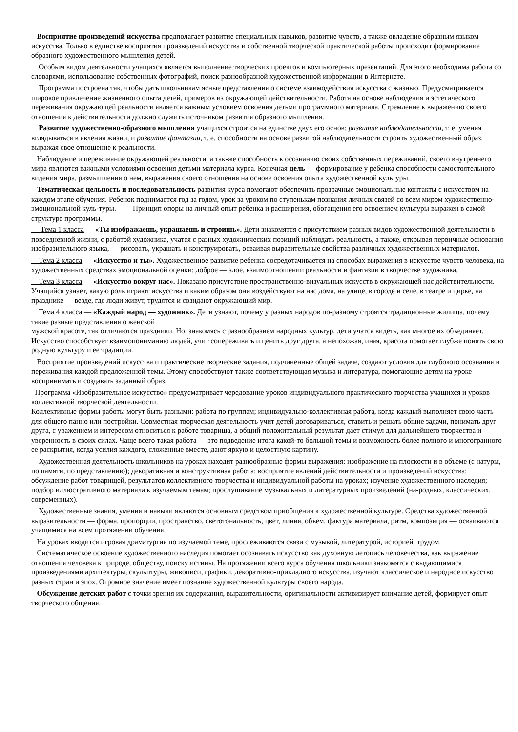Восприятие произведений искусства предполагает развитие специальных навыков, развитие чувств, а также овладение образным языком искусства. Только в единстве восприятия произведений искусства и собственной творческой практической работы происходит формирование образного художественного мышления детей.
Особым видом деятельности учащихся является выполнение творческих проектов и компьютерных презентаций. Для этого необходима работа со словарями, использование собственных фотографий, поиск разнообразной художественной информации в Интернете.
Программа построена так, чтобы дать школьникам ясные представления о системе взаимодействия искусства с жизнью. Предусматривается широкое привлечение жизненного опыта детей, примеров из окружающей действительности. Работа на основе наблюдения и эстетического переживания окружающей реальности является важным условием освоения детьми программного материала. Стремление к выражению своего отношения к действительности должно служить источником развития образного мышления.
Развитие художественно-образного мышления учащихся строится на единстве двух его основ: развитие наблюдательности, т. е. умения вглядываться в явления жизни, и развитие фантазии, т. е. способности на основе развитой наблюдательности строить художественный образ, выражая свое отношение к реальности.
Наблюдение и переживание окружающей реальности, а так-же способность к осознанию своих собственных переживаний, своего внутреннего мира являются важными условиями освоения детьми материала курса. Конечная цель — формирование у ребенка способности самостоятельного видения мира, размышления о нем, выражения своего отношения на основе освоения опыта художественной культуры.
Тематическая цельность и последовательность развития курса помогают обеспечить прозрачные эмоциональные контакты с искусством на каждом этапе обучения. Ребенок поднимается год за годом, урок за уроком по ступенькам познания личных связей со всем миром художественно-эмоциональной куль-туры. Принцип опоры на личный опыт ребенка и расширения, обогащения его освоением культуры выражен в самой структуре программы.
Тема 1 класса — «Ты изображаешь, украшаешь и строишь». Дети знакомятся с присутствием разных видов художественной деятельности в повседневной жизни, с работой художника, учатся с разных художнических позиций наблюдать реальность, а также, открывая первичные основания изобразительного языка, — рисовать, украшать и конструировать, осваивая выразительные свойства различных художественных материалов.
Тема 2 класса — «Искусство и ты». Художественное развитие ребенка сосредотачивается на способах выражения в искусстве чувств человека, на художественных средствах эмоциональной оценки: доброе — злое, взаимоотношении реальности и фантазии в творчестве художника.
Тема 3 класса — «Искусство вокруг нас». Показано присутствие пространственно-визуальных искусств в окружающей нас действительности. Учащийся узнает, какую роль играют искусства и каким образом они воздействуют на нас дома, на улице, в городе и селе, в театре и цирке, на празднике — везде, где люди живут, трудятся и созидают окружающий мир.
Тема 4 класса — «Каждый народ — художник». Дети узнают, почему у разных народов по-разному строятся традиционные жилища, почему такие разные представления о женской
мужской красоте, так отличаются праздники. Но, знакомясь с разнообразием народных культур, дети учатся видеть, как многое их объединяет. Искусство способствует взаимопониманию людей, учит сопереживать и ценить друг друга, а непохожая, иная, красота помогает глубже понять свою родную культуру и ее традиции.
Восприятие произведений искусства и практические творческие задания, подчиненные общей задаче, создают условия для глубокого осознания и переживания каждой предложенной темы. Этому способствуют также соответствующая музыка и литература, помогающие детям на уроке воспринимать и создавать заданный образ.
Программа «Изобразительное искусство» предусматривает чередование уроков индивидуального практического творчества учащихся и уроков коллективной творческой деятельности.
Коллективные формы работы могут быть разными: работа по группам; индивидуально-коллективная работа, когда каждый выполняет свою часть для общего панно или постройки. Совместная творческая деятельность учит детей договариваться, ставить и решать общие задачи, понимать друг друга, с уважением и интересом относиться к работе товарища, а общий положительный результат дает стимул для дальнейшего творчества и уверенность в своих силах. Чаще всего такая работа — это подведение итога какой-то большой темы и возможность более полного и многогранного ее раскрытия, когда усилия каждого, сложенные вместе, дают яркую и целостную картину.
Художественная деятельность школьников на уроках находит разнообразные формы выражения: изображение на плоскости и в объеме (с натуры, по памяти, по представлению); декоративная и конструктивная работа; восприятие явлений действительности и произведений искусства; обсуждение работ товарищей, результатов коллективного творчества и индивидуальной работы на уроках; изучение художественного наследия; подбор иллюстративного материала к изучаемым темам; прослушивание музыкальных и литературных произведений (на-родных, классических, современных).
Художественные знания, умения и навыки являются основным средством приобщения к художественной культуре. Средства художественной выразительности — форма, пропорции, пространство, светотональность, цвет, линия, объем, фактура материала, ритм, композиция — осваиваются учащимися на всем протяжении обучения.
На уроках вводится игровая драматургия по изучаемой теме, прослеживаются связи с музыкой, литературой, историей, трудом.
Систематическое освоение художественного наследия помогает осознавать искусство как духовную летопись человечества, как выражение отношения человека к природе, обществу, поиску истины. На протяжении всего курса обучения школьники знакомятся с выдающимися произведениями архитектуры, скульптуры, живописи, графики, декоративно-прикладного искусства, изучают классическое и народное искусство разных стран и эпох. Огромное значение имеет познание художественной культуры своего народа.
Обсуждение детских работ с точки зрения их содержания, выразительности, оригинальности активизирует внимание детей, формирует опыт творческого общения.